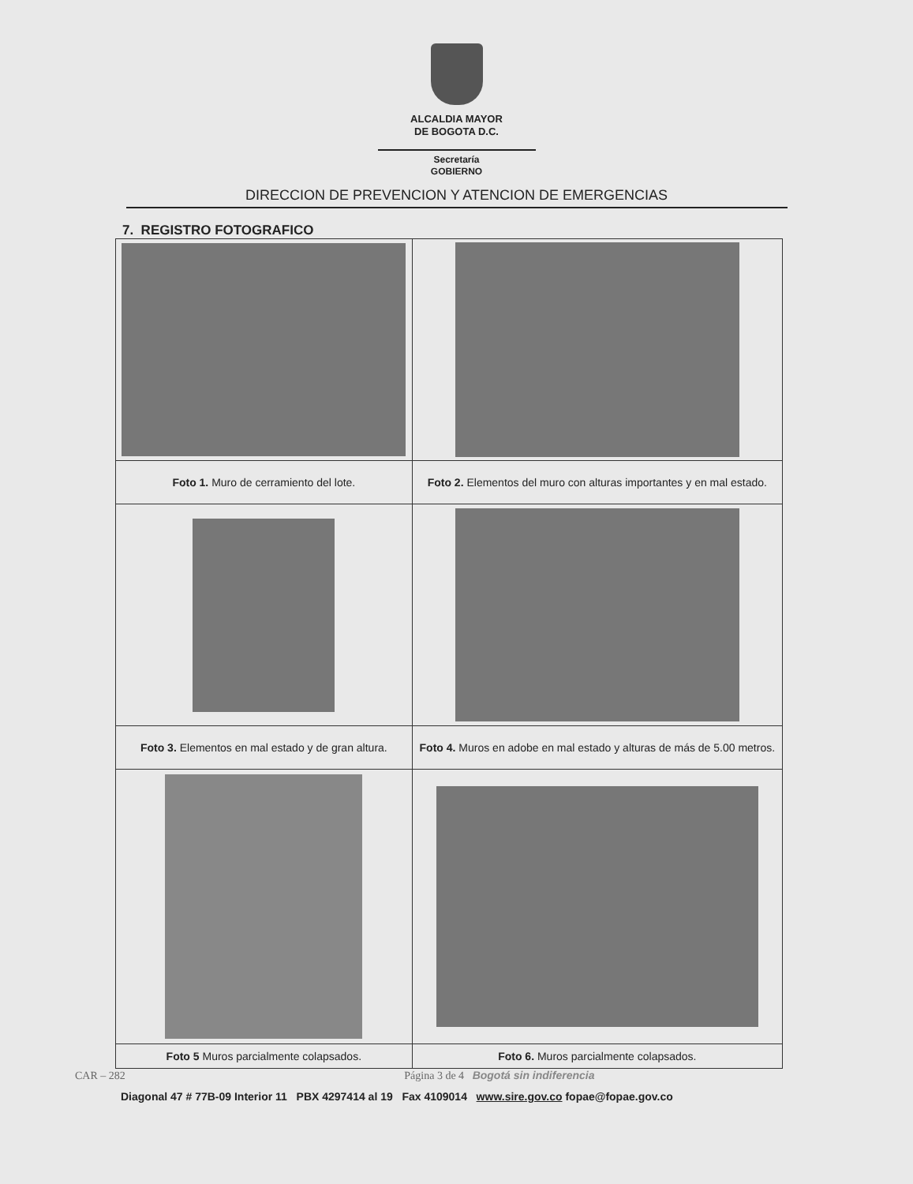ALCALDIA MAYOR
DE BOGOTA D.C.
Secretaría
GOBIERNO
DIRECCION DE PREVENCION Y ATENCION DE EMERGENCIAS
7. REGISTRO FOTOGRAFICO
| Foto 1. Muro de cerramiento del lote. | Foto 2. Elementos del muro con alturas importantes y en mal estado. |
| Foto 3. Elementos en mal estado y de gran altura. | Foto 4. Muros en adobe en mal estado y alturas de más de 5.00 metros. |
| Foto 5 Muros parcialmente colapsados. | Foto 6. Muros parcialmente colapsados. |
CAR – 282 Página 3 de 4 Bogotá sin indiferencia
Diagonal 47 # 77B-09 Interior 11 PBX 4297414 al 19 Fax 4109014 www.sire.gov.co fopae@fopae.gov.co